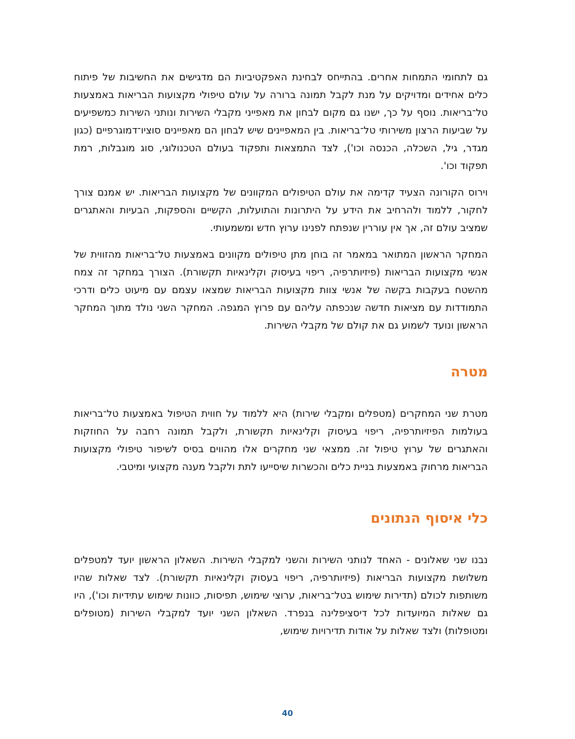גם לתחומי התמחות אחרים. בהתייחס לבחינת האפקטיביות הם מדגישים את החשיבות של פיתוח כלים אחידים ומדויקים על מנת לקבל תמונה ברורה על עולם טיפולי מקצועות הבריאות באמצעות טל־בריאות. נוסף על כך, ישנו גם מקום לבחון את מאפייני מקבלי השירות ונותני השירות כמשפיעים על שביעות הרצון משירותי טל־בריאות. בין המאפיינים שיש לבחון הם מאפיינים סוציו־דמוגרפיים (כגון מגדר, גיל, השכלה, הכנסה וכו'), לצד התמצאות ותפקוד בעולם הטכנולוגי, סוג מוגבלות, רמת תפקוד וכו'.
וירוס הקורונה הצעיד קדימה את עולם הטיפולים המקוונים של מקצועות הבריאות. יש אמנם צורך לחקור, ללמוד ולהרחיב את הידע על היתרונות והתועלות, הקשיים והספקות, הבעיות והאתגרים שמציב עולם זה, אך אין עוררין שנפתח לפנינו ערוץ חדש ומשמעותי.
המחקר הראשון המתואר במאמר זה בוחן מתן טיפולים מקוונים באמצעות טל־בריאות מהזווית של אנשי מקצועות הבריאות (פיזיותרפיה, ריפוי בעיסוק וקלינאיות תקשורת). הצורך במחקר זה צמח מהשטח בעקבות בקשה של אנשי צוות מקצועות הבריאות שמצאו עצמם עם מיעוט כלים ודרכי התמודדות עם מציאות חדשה שנכפתה עליהם עם פרוץ המגפה. המחקר השני נולד מתוך המחקר הראשון ונועד לשמוע גם את קולם של מקבלי השירות.
מטרה
מטרת שני המחקרים (מטפלים ומקבלי שירות) היא ללמוד על חווית הטיפול באמצעות טל־בריאות בעולמות הפיזיותרפיה, ריפוי בעיסוק וקלינאיות תקשורת, ולקבל תמונה רחבה על החוזקות והאתגרים של ערוץ טיפול זה. ממצאי שני מחקרים אלו מהווים בסיס לשיפור טיפולי מקצועות הבריאות מרחוק באמצעות בניית כלים והכשרות שיסייעו לתת ולקבל מענה מקצועי ומיטבי.
כלי איסוף הנתונים
נבנו שני שאלונים - האחד לנותני השירות והשני למקבלי השירות. השאלון הראשון יועד למטפלים משלושת מקצועות הבריאות (פיזיותרפיה, ריפוי בעסוק וקלינאיות תקשורת). לצד שאלות שהיו משותפות לכולם (תדירות שימוש בטל־בריאות, ערוצי שימוש, תפיסות, כוונות שימוש עתידיות וכו'), היו גם שאלות המיועדות לכל דיסציפלינה בנפרד. השאלון השני יועד למקבלי השירות (מטופלים ומטופלות) ולצד שאלות על אודות תדירויות שימוש,
40